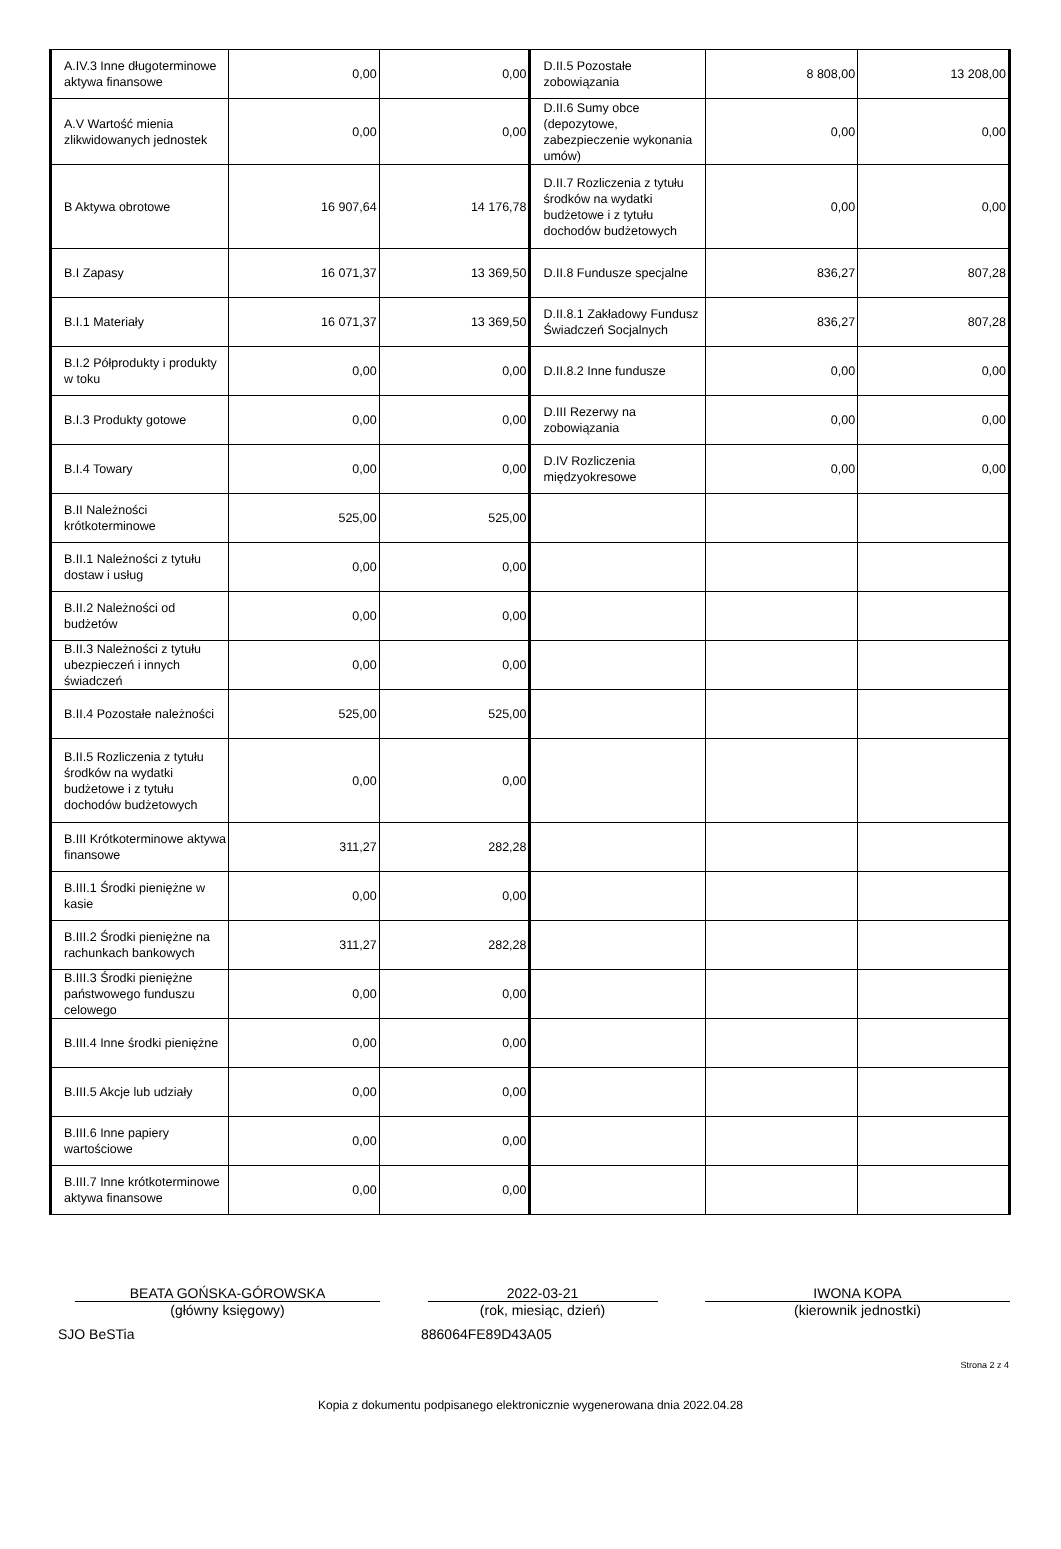| A.IV.3 Inne długoterminowe aktywa finansowe | 0,00 | 0,00 | D.II.5 Pozostałe zobowiązania | 8 808,00 | 13 208,00 |
| A.V Wartość mienia zlikwidowanych jednostek | 0,00 | 0,00 | D.II.6 Sumy obce (depozytowe, zabezpieczenie wykonania umów) | 0,00 | 0,00 |
| B Aktywa obrotowe | 16 907,64 | 14 176,78 | D.II.7 Rozliczenia z tytułu środków na wydatki budżetowe i z tytułu dochodów budżetowych | 0,00 | 0,00 |
| B.I Zapasy | 16 071,37 | 13 369,50 | D.II.8 Fundusze specjalne | 836,27 | 807,28 |
| B.I.1 Materiały | 16 071,37 | 13 369,50 | D.II.8.1 Zakładowy Fundusz Świadczeń Socjalnych | 836,27 | 807,28 |
| B.I.2 Półprodukty i produkty w toku | 0,00 | 0,00 | D.II.8.2 Inne fundusze | 0,00 | 0,00 |
| B.I.3 Produkty gotowe | 0,00 | 0,00 | D.III Rezerwy na zobowiązania | 0,00 | 0,00 |
| B.I.4 Towary | 0,00 | 0,00 | D.IV Rozliczenia międzyokresowe | 0,00 | 0,00 |
| B.II Należności krótkoterminowe | 525,00 | 525,00 | | | |
| B.II.1 Należności z tytułu dostaw i usług | 0,00 | 0,00 | | | |
| B.II.2 Należności od budżetów | 0,00 | 0,00 | | | |
| B.II.3 Należności z tytułu ubezpieczeń i innych świadczeń | 0,00 | 0,00 | | | |
| B.II.4 Pozostałe należności | 525,00 | 525,00 | | | |
| B.II.5 Rozliczenia z tytułu środków na wydatki budżetowe i z tytułu dochodów budżetowych | 0,00 | 0,00 | | | |
| B.III Krótkoterminowe aktywa finansowe | 311,27 | 282,28 | | | |
| B.III.1 Środki pieniężne w kasie | 0,00 | 0,00 | | | |
| B.III.2 Środki pieniężne na rachunkach bankowych | 311,27 | 282,28 | | | |
| B.III.3 Środki pieniężne państwowego funduszu celowego | 0,00 | 0,00 | | | |
| B.III.4 Inne środki pieniężne | 0,00 | 0,00 | | | |
| B.III.5 Akcje lub udziały | 0,00 | 0,00 | | | |
| B.III.6 Inne papiery wartościowe | 0,00 | 0,00 | | | |
| B.III.7 Inne krótkoterminowe aktywa finansowe | 0,00 | 0,00 | | | |
BEATA GOŃSKA-GÓROWSKA 2022-03-21 IWONA KOPA
(główny księgowy) (rok, miesiąc, dzień) (kierownik jednostki)
SJO BeSTia 886064FE89D43A05
Strona 2 z 4
Kopia z dokumentu podpisanego elektronicznie wygenerowana dnia 2022.04.28